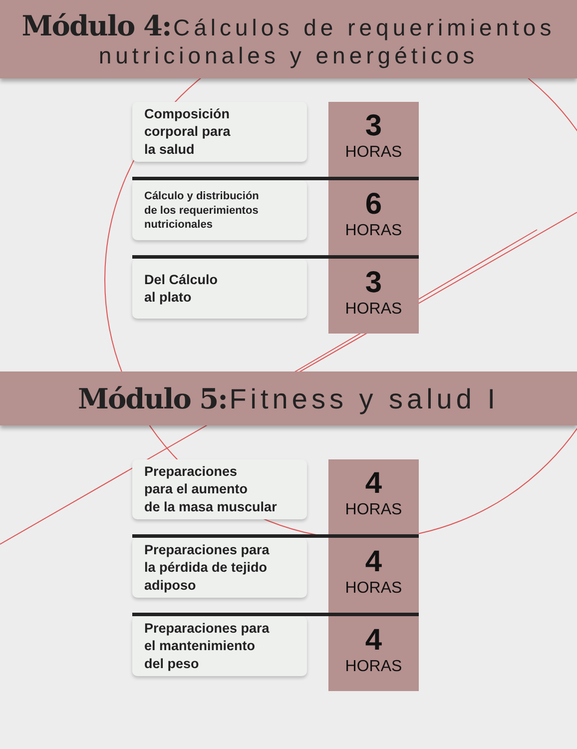Módulo 4: Cálculos de requerimientos
nutricionales y energéticos
Composición
corporal para
la salud
3
HORAS
Cálculo y distribución
de los requerimientos
nutricionales
6
HORAS
Del Cálculo
al plato
3
HORAS
Módulo 5: Fitness y salud I
Preparaciones
para el aumento
de la masa muscular
4
HORAS
Preparaciones para
la pérdida de tejido
adiposo
4
HORAS
Preparaciones para
el mantenimiento
del peso
4
HORAS